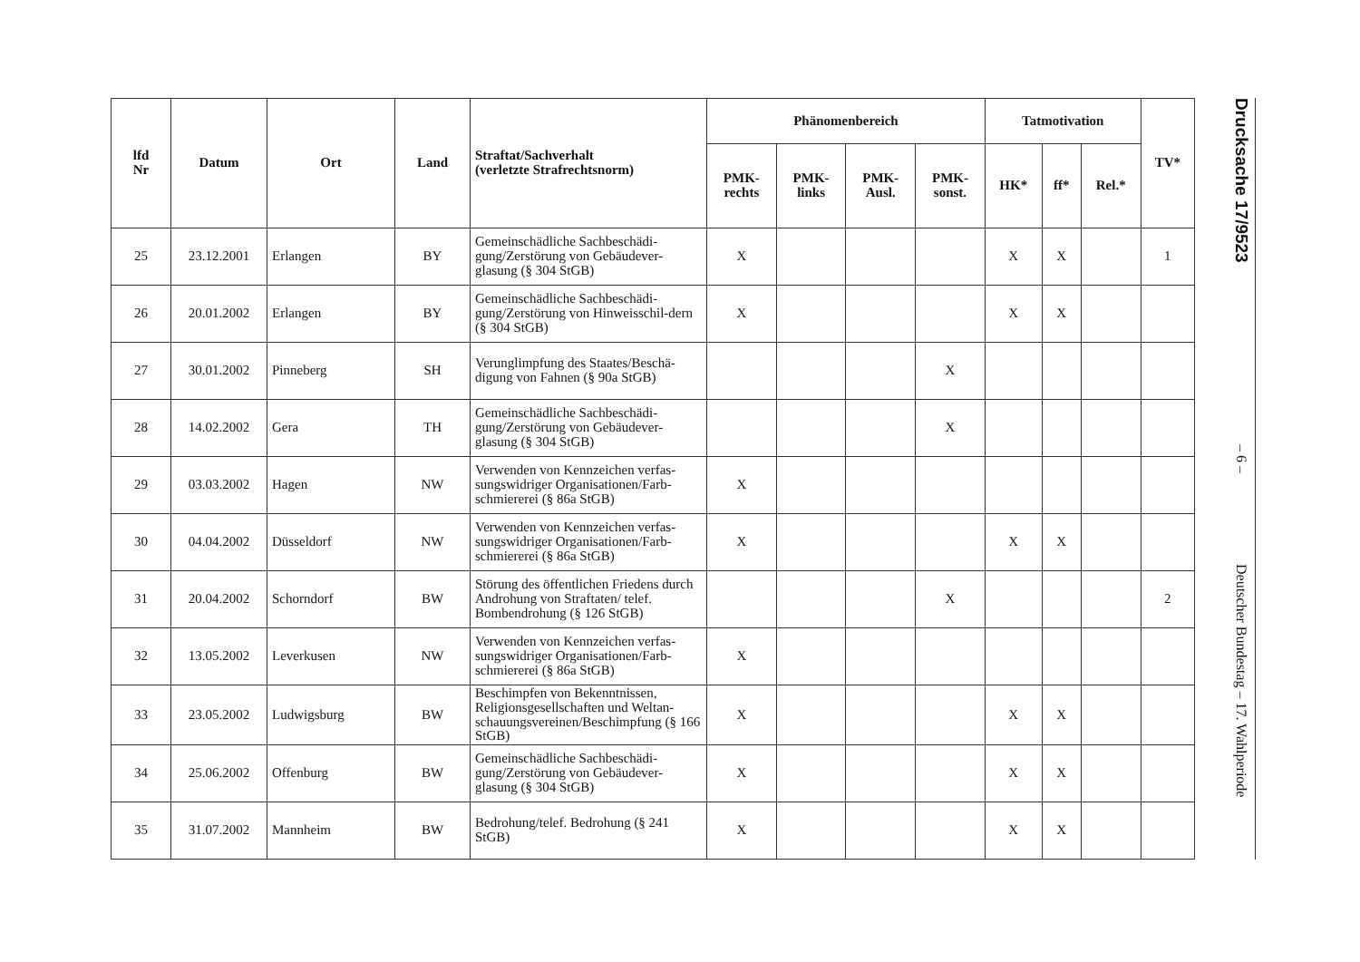| lfd Nr | Datum | Ort | Land | Straftat/Sachverhalt (verletzte Strafrechtsnorm) | Phänomenbereich | | | | Tatmotivation | | | TV* |
| --- | --- | --- | --- | --- | --- | --- | --- | --- | --- | --- | --- | --- |
| | | | | | PMK- rechts | PMK- links | PMK- Ausl. | PMK- sonst. | HK* | ff* | Rel.* | |
| 25 | 23.12.2001 | Erlangen | BY | Gemeinschädliche Sachbeschädi-gung/Zerstörung von Gebäudever-glasung (§ 304 StGB) | X | | | | X | X | | 1 |
| 26 | 20.01.2002 | Erlangen | BY | Gemeinschädliche Sachbeschädi-gung/Zerstörung von Hinweisschil-dern (§ 304 StGB) | X | | | | X | X | | |
| 27 | 30.01.2002 | Pinneberg | SH | Verunglimpfung des Staates/Beschä-digung von Fahnen (§ 90a StGB) | | | | X | | | | |
| 28 | 14.02.2002 | Gera | TH | Gemeinschädliche Sachbeschädi-gung/Zerstörung von Gebäudever-glasung (§ 304 StGB) | | | | X | | | | |
| 29 | 03.03.2002 | Hagen | NW | Verwenden von Kennzeichen verfas-sungswidriger Organisationen/Farb-schmiererei (§ 86a StGB) | X | | | | | | | |
| 30 | 04.04.2002 | Düsseldorf | NW | Verwenden von Kennzeichen verfas-sungswidriger Organisationen/Farb-schmiererei (§ 86a StGB) | X | | | | X | X | | |
| 31 | 20.04.2002 | Schorndorf | BW | Störung des öffentlichen Friedens durch Androhung von Straftaten/ telef. Bombendrohung (§ 126 StGB) | | | | X | | | | 2 |
| 32 | 13.05.2002 | Leverkusen | NW | Verwenden von Kennzeichen verfas-sungswidriger Organisationen/Farb-schmiererei (§ 86a StGB) | X | | | | | | | |
| 33 | 23.05.2002 | Ludwigsburg | BW | Beschimpfen von Bekenntnissen, Religionsgesellschaften und Weltan-schauungsvereinen/Beschimpfung (§ 166 StGB) | X | | | | X | X | | |
| 34 | 25.06.2002 | Offenburg | BW | Gemeinschädliche Sachbeschädi-gung/Zerstörung von Gebäudever-glasung (§ 304 StGB) | X | | | | X | X | | |
| 35 | 31.07.2002 | Mannheim | BW | Bedrohung/telef. Bedrohung (§ 241 StGB) | X | | | | X | X | | |
Drucksache 17/9523
– 6 –
Deutscher Bundestag – 17. Wahlperiode